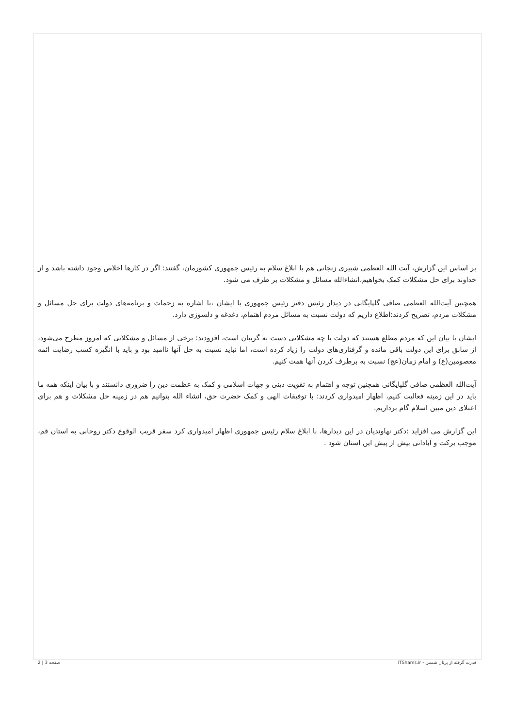بر اساس این گزارش، آیت الله العظمی شبیری زنجانی هم با ابلاغ سلام به رئیس جمهوری کشورمان، گفتند: اگر در کارها اخلاص وجود داشته باشد و از خداوند برای حل مشکلات کمک بخواهیم،انشاءالله مسائل و مشکلات بر طرف می شود.
همچنین آیت‌الله العظمی صافی گلپایگانی در دیدار رئیس دفتر رئیس جمهوری با ایشان ،با اشاره به زحمات و برنامه‌های دولت برای حل مسائل و مشکلات مردم، تصریح کردند:اطلاع داریم که دولت نسبت به مسائل مردم اهتمام، دغدغه و دلسوزی دارد.
ایشان با بیان این که مردم مطلع هستند که دولت با چه مشکلاتی دست به گریبان است، افزودند: برخی از مسائل و مشکلاتی که امروز مطرح می‌شود، از سابق برای این دولت باقی مانده و گرفتاری‌های دولت را زیاد کرده است، اما نباید نسبت به حل آنها ناامید بود و باید با انگیزه کسب رضایت ائمه معصومین(ع) و امام زمان(عج) نسبت به برطرف کردن آنها همت کنیم.
آیت‌الله العظمی صافی گلپایگانی همچنین توجه و اهتمام به تقویت دینی و جهات اسلامی و کمک به عظمت دین را ضروری دانستند و با بیان اینکه همه ما باید در این زمینه فعالیت کنیم، اظهار امیدواری کردند: با توفیقات الهی و کمک حضرت حق، انشاء الله بتوانیم هم در زمینه حل مشکلات و هم برای اعتلای دین مبین اسلام گام برداریم.
این گزارش می افزاید :دکتر نهاوندیان در این دیدارها، با ابلاغ سلام رئیس جمهوری اظهار امیدواری کرد سفر قریب الوقوع دکتر روحانی به استان قم، موجب برکت و آبادانی بیش از پیش این استان شود .
قدرت گرفته از پرتال شمس - ITShams.ir صفحه 3 | 2